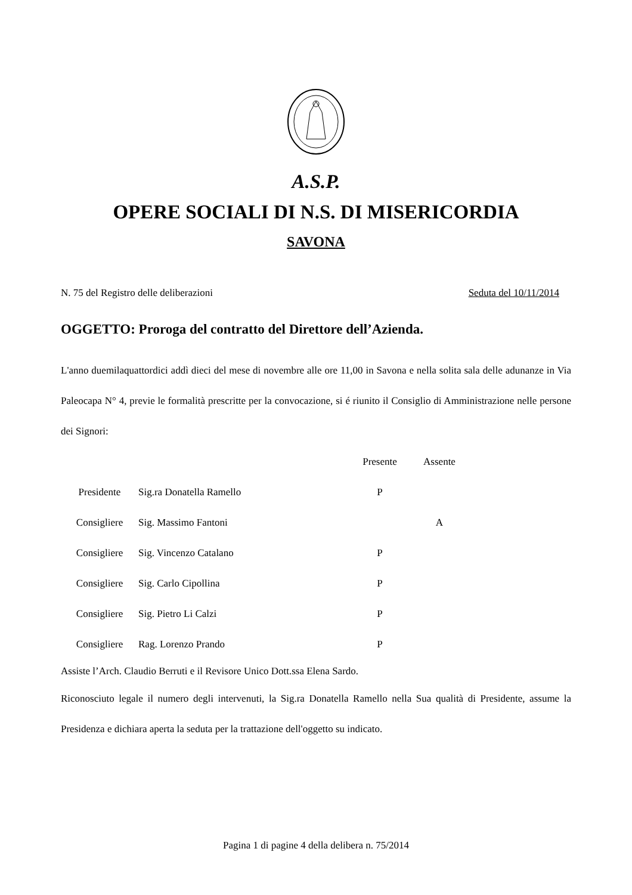A.S.P.
OPERE SOCIALI DI N.S. DI MISERICORDIA
SAVONA
N. 75 del Registro delle deliberazioni Seduta del 10/11/2014
OGGETTO: Proroga del contratto del Direttore dell’Azienda.
L'anno duemilaquattordici addì dieci del mese di novembre alle ore 11,00 in Savona e nella solita sala delle adunanze in Via Paleocapa N° 4, previe le formalità prescritte per la convocazione, si é riunito il Consiglio di Amministrazione nelle persone dei Signori:
| | | Presente | Assente |
| --- | --- | --- | --- |
| Presidente | Sig.ra Donatella Ramello | P | |
| Consigliere | Sig. Massimo Fantoni | | A |
| Consigliere | Sig. Vincenzo Catalano | P | |
| Consigliere | Sig. Carlo Cipollina | P | |
| Consigliere | Sig. Pietro Li Calzi | P | |
| Consigliere | Rag. Lorenzo Prando | P | |
Assiste l’Arch. Claudio Berruti e il Revisore Unico Dott.ssa Elena Sardo.
Riconosciuto legale il numero degli intervenuti, la Sig.ra Donatella Ramello nella Sua qualità di Presidente, assume la Presidenza e dichiara aperta la seduta per la trattazione dell'oggetto su indicato.
Pagina 1 di pagine 4 della delibera n. 75/2014